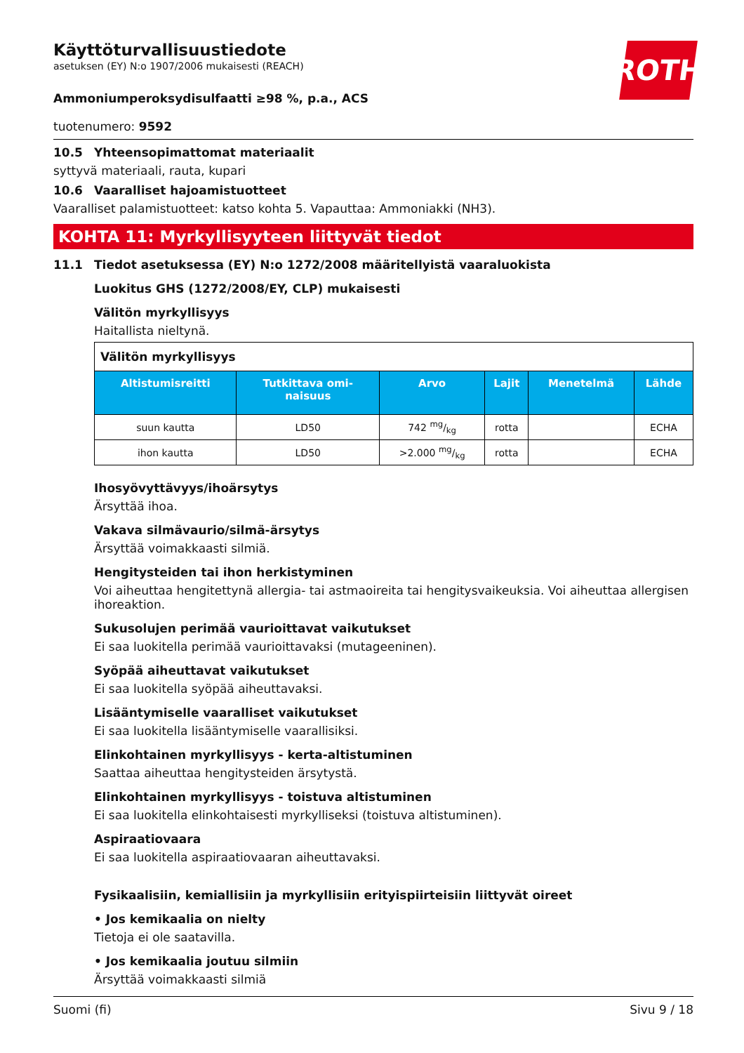ROTH
Käyttöturvallisuustiedote
asetuksen (EY) N:o 1907/2006 mukaisesti (REACH)
Ammoniumperoksydisulfaatti ≥98 %, p.a., ACS
tuotenumero: 9592
10.5 Yhteensopimattomat materiaalit
syttyvä materiaali, rauta, kupari
10.6 Vaaralliset hajoamistuotteet
Vaaralliset palamistuotteet: katso kohta 5. Vapauttaa: Ammoniakki (NH3).
KOHTA 11: Myrkyllisyyteen liittyvät tiedot
11.1 Tiedot asetuksessa (EY) N:o 1272/2008 määritellyistä vaaraluokista
Luokitus GHS (1272/2008/EY, CLP) mukaisesti
Välitön myrkyllisyys
Haitallista nieltynä.
| Välitön myrkyllisyys | | | | | |
| Altistumisreitti | Tutkittava omi- naisuus | Arvo | Lajit | Menetelmä | Lähde |
| suun kautta | LD50 | 742 mg/kg | rotta | | ECHA |
| ihon kautta | LD50 | >2.000 mg/kg | rotta | | ECHA |
Ihosyövyttävyys/ihoärsytys
Ärsyttää ihoa.
Vakava silmävaurio/silmä-ärsytys
Ärsyttää voimakkaasti silmiä.
Hengitysteiden tai ihon herkistyminen
Voi aiheuttaa hengitettynä allergia- tai astmaoireita tai hengitysvaikeuksia. Voi aiheuttaa allergisen ihoreaktion.
Sukusolujen perimää vaurioittavat vaikutukset
Ei saa luokitella perimää vaurioittavaksi (mutageeninen).
Syöpää aiheuttavat vaikutukset
Ei saa luokitella syöpää aiheuttavaksi.
Lisääntymiselle vaaralliset vaikutukset
Ei saa luokitella lisääntymiselle vaarallisiksi.
Elinkohtainen myrkyllisyys - kerta-altistuminen
Saattaa aiheuttaa hengitysteiden ärsytystä.
Elinkohtainen myrkyllisyys - toistuva altistuminen
Ei saa luokitella elinkohtaisesti myrkylliseksi (toistuva altistuminen).
Aspiraatiovaara
Ei saa luokitella aspiraatiovaaran aiheuttavaksi.
Fysikaalisiin, kemiallisiin ja myrkyllisiin erityispiirteisiin liittyvät oireet
• Jos kemikaalia on nielty
Tietoja ei ole saatavilla.
• Jos kemikaalia joutuu silmiin
Ärsyttää voimakkaasti silmiä
Suomi (fi) Sivu 9 / 18